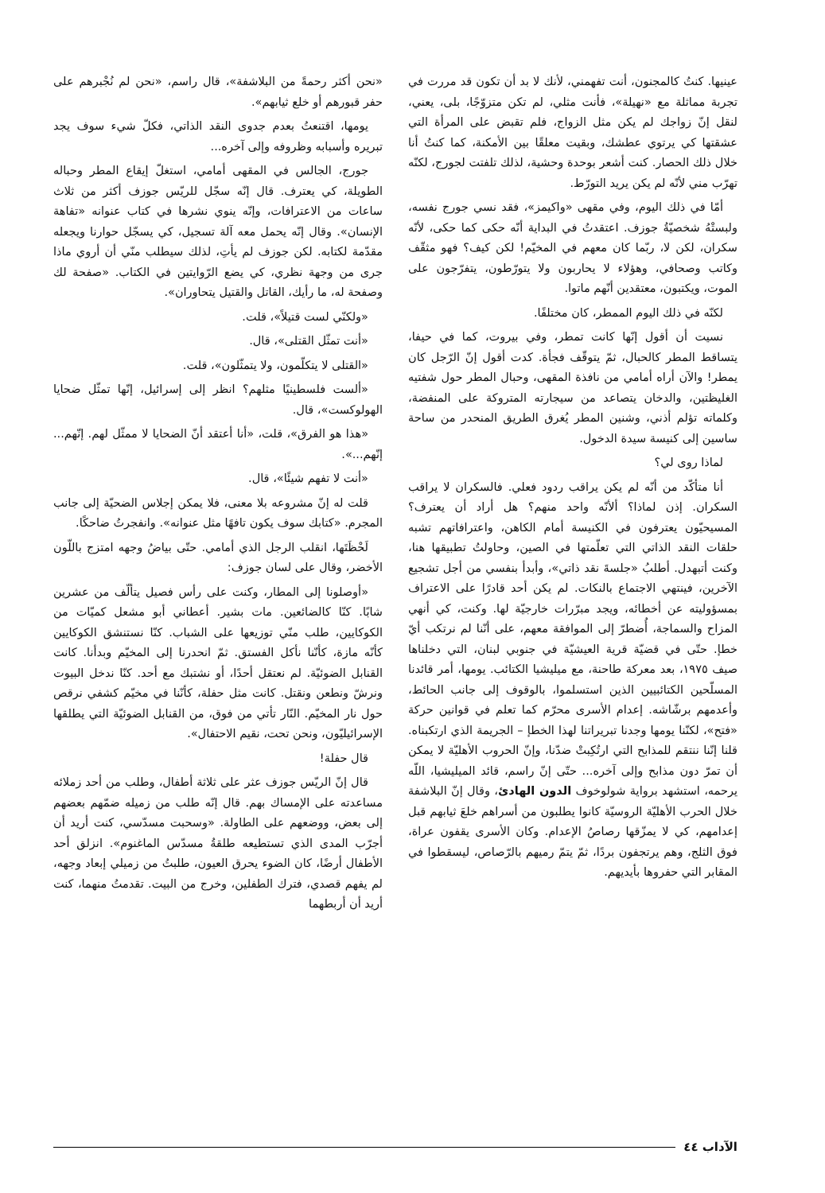عينيها. كنتُ كالمجنون، أنت تفهمني، لأنك لا بد أن تكون قد مررت في تجربة مماثلة مع «نهيلة»، فأنت مثلي، لم تكن متزوّجًا، بلى، يعني، لنقل إنّ زواجك لم يكن مثل الزواج، فلم تقبض على المرأة التي عشقتها كي يرتوي عطشك، وبقيت معلقًا بين الأمكنة، كما كنتُ أنا خلال ذلك الحصار. كنت أشعر بوحدة وحشية، لذلك تلفتت لجورج، لكنّه تهرّب مني لأنّه لم يكن يريد التورّط.
أمّا في ذلك اليوم، وفي مقهى «واكيمز»، فقد نسي جورج نفسه، ولبستْهُ شخصيّةُ جوزف. اعتقدتُ في البداية أنّه حكى كما حكى، لأنّه سكران، لكن لا، ربّما كان معهم في المخيّم! لكن كيف؟ فهو مثقّف وكاتب وصحافي، وهؤلاء لا يحاربون ولا يتورّطون، يتفرّجون على الموت، ويكتبون، معتقدين أنّهم ماتوا.
لكنّه في ذلك اليوم الممطر، كان مختلفًا.
نسيت أن أقول إنّها كانت تمطر، وفي بيروت، كما في حيفا، يتساقط المطر كالحبال، ثمّ يتوقّف فجأة. كدت أقول إنّ الرّجل كان يمطر! والآن أراه أمامي من نافذة المقهى، وحبال المطر حول شفتيه الغليظتين، والدخان يتصاعد من سيجارته المتروكة على المنفضة، وكلماته تؤلم أذني، وشنين المطر يُغرق الطريق المنحدر من ساحة ساسين إلى كنيسة سيدة الدخول.
لماذا روى لي؟
أنا متأكّد من أنّه لم يكن يراقب ردود فعلي. فالسكران لا يراقب السكران. إذن لماذا؟ ألأنّه واحد منهم؟ هل أراد أن يعترف؟ المسيحيّون يعترفون في الكنيسة أمام الكاهن، واعترافاتهم تشبه حلقات النقد الذاتي التي تعلّمتها في الصين، وحاولتُ تطبيقها هنا، وكنت أتبهدل. أطلبُ «جلسةَ نقد ذاتي»، وأبدأ بنفسي من أجل تشجيع الآخرين، فينتهي الاجتماع بالنكات. لم يكن أحد قادرًا على الاعتراف بمسؤوليته عن أخطائه، ويجد مبرّرات خارجيّة لها. وكنت، كي أنهي المزاح والسماجة، أُضطرّ إلى الموافقة معهم، على أنّنا لم نرتكب أيّ خطإ. حتّى في قضيّة قرية العيشيّة في جنوبي لبنان، التي دخلناها صيف ١٩٧٥، بعد معركة طاحنة، مع ميليشيا الكتائب. يومها، أمر قائدنا المسلّحين الكتائبيين الذين استسلموا، بالوقوف إلى جانب الحائط، وأعدمهم برشّاشه. إعدام الأسرى محرّم كما تعلم في قوانين حركة «فتح»، لكنّنا يومها وجدنا تبريراتنا لهذا الخطإ – الجريمة الذي ارتكبناه. قلنا إنّنا ننتقم للمذابح التي ارتُكِبتْ ضدّنا، وإنّ الحروب الأهليّة لا يمكن أن تمرّ دون مذابح وإلى آخره... حتّى إنّ راسم، قائد الميليشيا، اللّه يرحمه، استشهد برواية شولوخوف الدون الهادئ، وقال إنّ البلاشفة خلال الحرب الأهليّة الروسيّة كانوا يطلبون من أسراهم خلعَ ثيابهم قبل إعدامهم، كي لا يمزّقها رصاصُ الإعدام. وكان الأسرى يقفون عراة، فوق الثلج، وهم يرتجفون بردًا، ثمّ يتمّ رميهم بالرّصاص، ليسقطوا في المقابر التي حفروها بأيديهم.
«نحن أكثر رحمةً من البلاشفة»، قال راسم، «نحن لم نُجْبرهم على حفر قبورهم أو خلع ثيابهم».
يومها، اقتنعتُ بعدم جدوى النقد الذاتي، فكلّ شيء سوف يجد تبريره وأسبابه وظروفه وإلى آخره...
جورج، الجالس في المقهى أمامي، استغلّ إيقاع المطر وحباله الطويلة، كي يعترف. قال إنّه سجّل للريّس جوزف أكثر من ثلاث ساعات من الاعترافات، وإنّه ينوي نشرها في كتاب عنوانه «تفاهة الإنسان». وقال إنّه يحمل معه آلة تسجيل، كي يسجّل حوارنا ويجعله مقدّمة لكتابه. لكن جوزف لم يأتِ، لذلك سيطلب منّي أن أروي ماذا جرى من وجهة نظري، كي يضع الرّوايتين في الكتاب. «صفحة لك وصفحة له، ما رأيك، القاتل والقتيل يتحاوران».
«ولكنّي لست قتيلاً»، قلت.
«أنت تمثّل القتلى»، قال.
«القتلى لا يتكلّمون، ولا يتمثّلون»، قلت.
«ألست فلسطينيًا مثلهم؟ انظر إلى إسرائيل، إنّها تمثّل ضحايا الهولوكست»، قال.
«هذا هو الفرق»، قلت، «أنا أعتقد أنّ الضحايا لا ممثّل لهم. إنّهم... إنّهم...».
«أنت لا تفهم شيئًا»، قال.
قلت له إنّ مشروعه بلا معنى، فلا يمكن إجلاس الضحيّة إلى جانب المجرم. «كتابك سوف يكون تافهًا مثل عنوانه». وانفجرتُ ضاحكًا.
لَحْظَتَها، انقلب الرجل الذي أمامي. حتّى بياضُ وجهه امتزج باللّون الأخضر، وقال على لسان جوزف:
«أوصلونا إلى المطار، وكنت على رأس فصيل يتألّف من عشرين شابًا. كنّا كالضائعين. مات بشير. أعطاني أبو مشعل كميّات من الكوكايين، طلب منّي توزيعها على الشباب. كنّا نستنشق الكوكايين كأنّه مازة، كأنّنا نأكل الفستق. ثمّ انحدرنا إلى المخيّم وبدأنا. كانت القنابل الضوئيّة. لم نعتقل أحدًا، أو نشتبك مع أحد. كنّا ندخل البيوت ونرشّ ونطعن ونقتل. كانت مثل حفلة، كأنّنا في مخيّم كشفي نرقص حول نار المخيّم. النّار تأتي من فوق، من القنابل الضوئيّة التي يطلقها الإسرائيليّون، ونحن تحت، نقيم الاحتفال».
قال حفلة!
قال إنّ الريّس جوزف عثر على ثلاثة أطفال، وطلب من أحد زملائه مساعدته على الإمساك بهم. قال إنّه طلب من زميله ضمّهم بعضهم إلى بعض، ووضعهم على الطاولة. «وسحبت مسدّسي، كنت أريد أن أجرّب المدى الذي تستطيعه طلقةُ مسدّس الماغنوم». انزلق أحد الأطفال أرضًا، كان الضوء يحرق العيون، طلبتُ من زميلي إبعاد وجهه، لم يفهم قصدي، فترك الطفلين، وخرج من البيت. تقدمتُ منهما، كنت أريد أن أربطهما
الآداب ٤٤